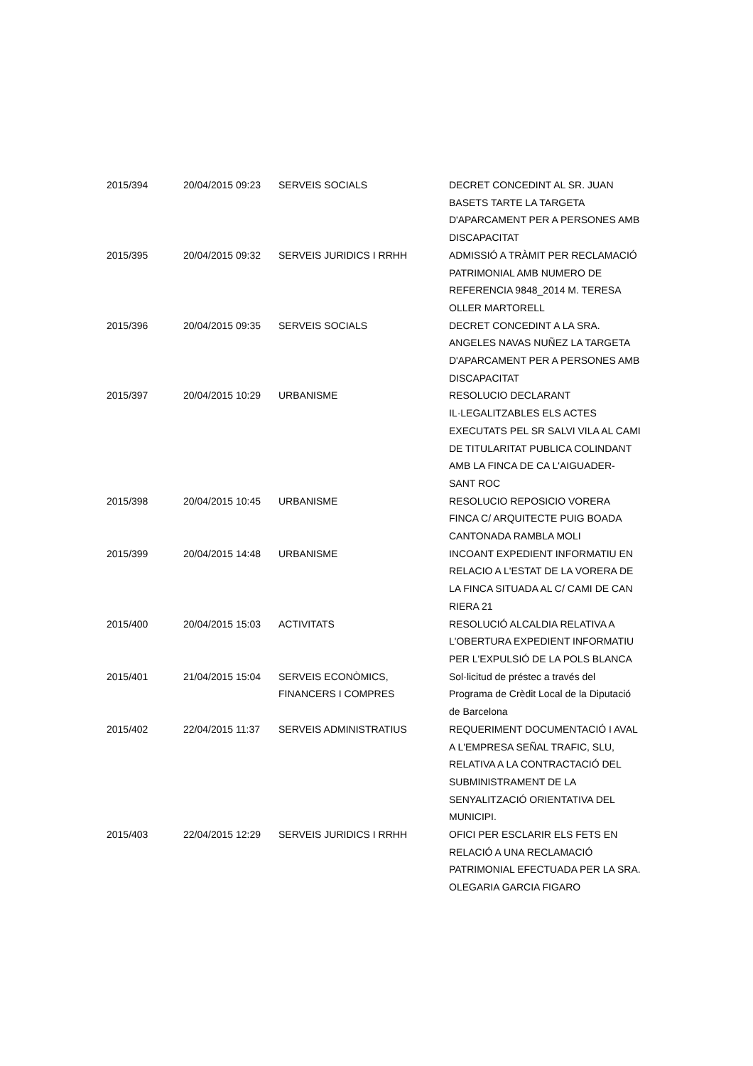| 2015/394 | 20/04/2015 09:23 | SERVEIS SOCIALS | DECRET CONCEDINT AL SR. JUAN BASETS TARTE LA TARGETA D'APARCAMENT PER A PERSONES AMB DISCAPACITAT |
| 2015/395 | 20/04/2015 09:32 | SERVEIS JURIDICS I RRHH | ADMISSIÓ A TRÀMIT PER RECLAMACIÓ PATRIMONIAL AMB NUMERO DE REFERENCIA 9848_2014 M. TERESA OLLER MARTORELL |
| 2015/396 | 20/04/2015 09:35 | SERVEIS SOCIALS | DECRET CONCEDINT A LA SRA. ANGELES NAVAS NUÑEZ LA TARGETA D'APARCAMENT PER A PERSONES AMB DISCAPACITAT |
| 2015/397 | 20/04/2015 10:29 | URBANISME | RESOLUCIO DECLARANT IL·LEGALITZABLES ELS ACTES EXECUTATS PEL SR SALVI VILA AL CAMI DE TITULARITAT PUBLICA COLINDANT AMB LA FINCA DE CA L'AIGUADER-SANT ROC |
| 2015/398 | 20/04/2015 10:45 | URBANISME | RESOLUCIO REPOSICIO VORERA FINCA C/ ARQUITECTE PUIG BOADA CANTONADA RAMBLA MOLI |
| 2015/399 | 20/04/2015 14:48 | URBANISME | INCOANT EXPEDIENT INFORMATIU EN RELACIO A L'ESTAT DE LA VORERA DE LA FINCA SITUADA AL C/ CAMI DE CAN RIERA 21 |
| 2015/400 | 20/04/2015 15:03 | ACTIVITATS | RESOLUCIÓ ALCALDIA RELATIVA A L'OBERTURA EXPEDIENT INFORMATIU PER L'EXPULSIÓ DE LA POLS BLANCA |
| 2015/401 | 21/04/2015 15:04 | SERVEIS ECONÒMICS, FINANCERS I COMPRES | Sol·licitud de préstec a través del Programa de Crèdit Local de la Diputació de Barcelona |
| 2015/402 | 22/04/2015 11:37 | SERVEIS ADMINISTRATIUS | REQUERIMENT DOCUMENTACIÓ I AVAL A L'EMPRESA SEÑAL TRAFIC, SLU, RELATIVA A LA CONTRACTACIÓ DEL SUBMINISTRAMENT DE LA SENYALITZACIÓ ORIENTATIVA DEL MUNICIPI. |
| 2015/403 | 22/04/2015 12:29 | SERVEIS JURIDICS I RRHH | OFICI PER ESCLARIR ELS FETS EN RELACIÓ A UNA RECLAMACIÓ PATRIMONIAL EFECTUADA PER LA SRA. OLEGARIA GARCIA FIGARO |